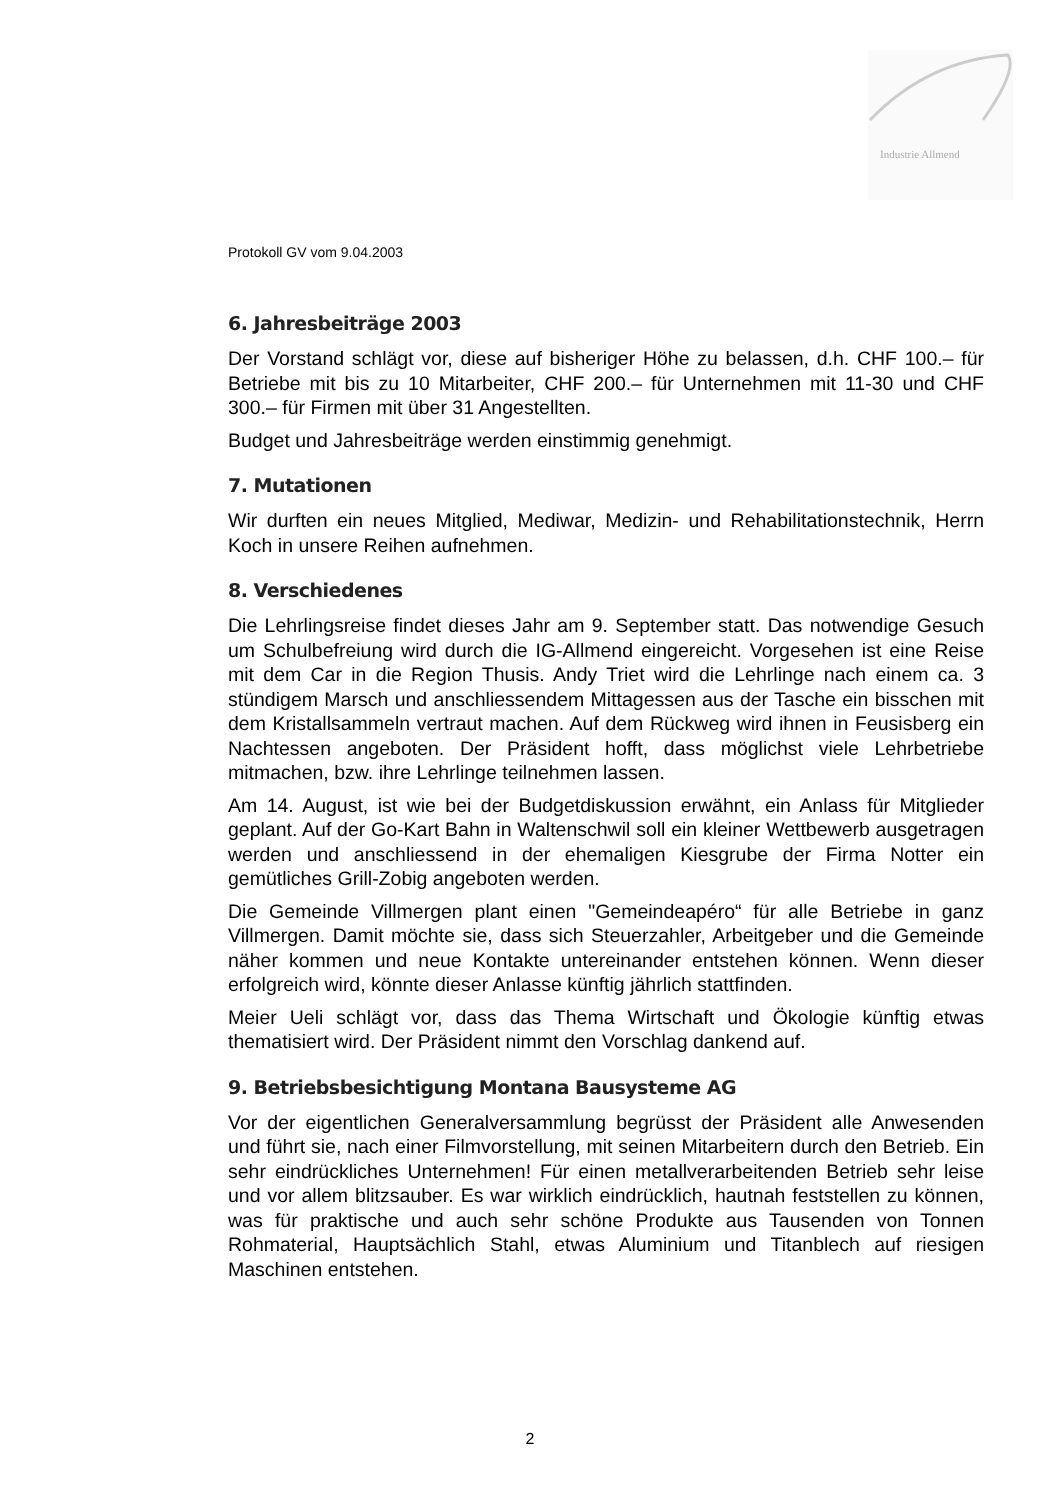Industrie Allmend
Protokoll GV vom 9.04.2003
6. Jahresbeiträge 2003
Der Vorstand schlägt vor, diese auf bisheriger Höhe zu belassen, d.h. CHF 100.– für Betriebe mit bis zu 10 Mitarbeiter, CHF 200.– für Unternehmen mit 11-30 und CHF 300.– für Firmen mit über 31 Angestellten.
Budget und Jahresbeiträge werden einstimmig genehmigt.
7. Mutationen
Wir durften ein neues Mitglied, Mediwar, Medizin- und Rehabilitationstechnik, Herrn Koch in unsere Reihen aufnehmen.
8. Verschiedenes
Die Lehrlingsreise findet dieses Jahr am 9. September statt. Das notwendige Gesuch um Schulbefreiung wird durch die IG-Allmend eingereicht. Vorgesehen ist eine Reise mit dem Car in die Region Thusis. Andy Triet wird die Lehrlinge nach einem ca. 3 stündigem Marsch und anschliessendem Mittagessen aus der Tasche ein bisschen mit dem Kristallsammeln vertraut machen. Auf dem Rückweg wird ihnen in Feusisberg ein Nachtessen angeboten. Der Präsident hofft, dass möglichst viele Lehrbetriebe mitmachen, bzw. ihre Lehrlinge teilnehmen lassen.
Am 14. August, ist wie bei der Budgetdiskussion erwähnt, ein Anlass für Mitglieder geplant. Auf der Go-Kart Bahn in Waltenschwil soll ein kleiner Wettbewerb ausgetragen werden und anschliessend in der ehemaligen Kiesgrube der Firma Notter ein gemütliches Grill-Zobig angeboten werden.
Die Gemeinde Villmergen plant einen "Gemeindeapéro“ für alle Betriebe in ganz Villmergen. Damit möchte sie, dass sich Steuerzahler, Arbeitgeber und die Gemeinde näher kommen und neue Kontakte untereinander entstehen können. Wenn dieser erfolgreich wird, könnte dieser Anlasse künftig jährlich stattfinden.
Meier Ueli schlägt vor, dass das Thema Wirtschaft und Ökologie künftig etwas thematisiert wird. Der Präsident nimmt den Vorschlag dankend auf.
9. Betriebsbesichtigung Montana Bausysteme AG
Vor der eigentlichen Generalversammlung begrüsst der Präsident alle Anwesenden und führt sie, nach einer Filmvorstellung, mit seinen Mitarbeitern durch den Betrieb. Ein sehr eindrückliches Unternehmen! Für einen metallverarbeitenden Betrieb sehr leise und vor allem blitzsauber. Es war wirklich eindrücklich, hautnah feststellen zu können, was für praktische und auch sehr schöne Produkte aus Tausenden von Tonnen Rohmaterial, Hauptsächlich Stahl, etwas Aluminium und Titanblech auf riesigen Maschinen entstehen.
2